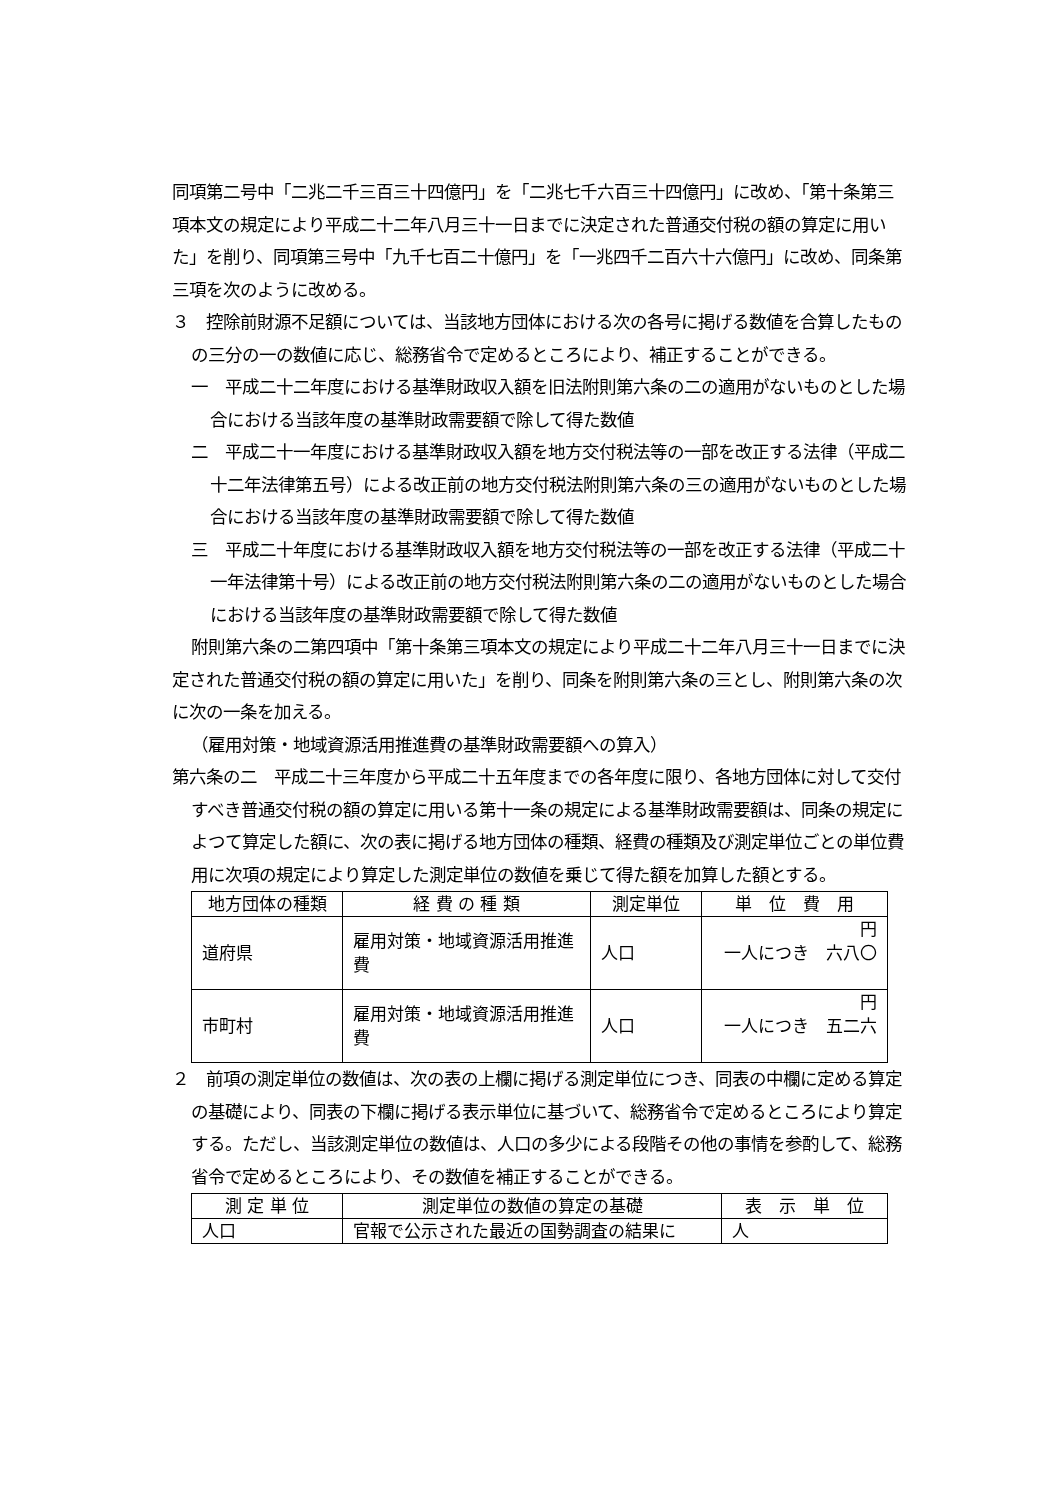同項第二号中「二兆二千三百三十四億円」を「二兆七千六百三十四億円」に改め、「第十条第三項本文の規定により平成二十二年八月三十一日までに決定された普通交付税の額の算定に用いた」を削り、同項第三号中「九千七百二十億円」を「一兆四千二百六十六億円」に改め、同条第三項を次のように改める。
３　控除前財源不足額については、当該地方団体における次の各号に掲げる数値を合算したものの三分の一の数値に応じ、総務省令で定めるところにより、補正することができる。
一　平成二十二年度における基準財政収入額を旧法附則第六条の二の適用がないものとした場合における当該年度の基準財政需要額で除して得た数値
二　平成二十一年度における基準財政収入額を地方交付税法等の一部を改正する法律（平成二十二年法律第五号）による改正前の地方交付税法附則第六条の三の適用がないものとした場合における当該年度の基準財政需要額で除して得た数値
三　平成二十年度における基準財政収入額を地方交付税法等の一部を改正する法律（平成二十一年法律第十号）による改正前の地方交付税法附則第六条の二の適用がないものとした場合における当該年度の基準財政需要額で除して得た数値
附則第六条の二第四項中「第十条第三項本文の規定により平成二十二年八月三十一日までに決定された普通交付税の額の算定に用いた」を削り、同条を附則第六条の三とし、附則第六条の次に次の一条を加える。
（雇用対策・地域資源活用推進費の基準財政需要額への算入）
第六条の二　平成二十三年度から平成二十五年度までの各年度に限り、各地方団体に対して交付すべき普通交付税の額の算定に用いる第十一条の規定による基準財政需要額は、同条の規定によつて算定した額に、次の表に掲げる地方団体の種類、経費の種類及び測定単位ごとの単位費用に次項の規定により算定した測定単位の数値を乗じて得た額を加算した額とする。
| 地方団体の種類 | 経 費 の 種 類 | 測定単位 | 単 位 費 用 |
| --- | --- | --- | --- |
| 道府県 | 雇用対策・地域資源活用推進費 | 人口 | 円 一人につき 六八〇 |
| 市町村 | 雇用対策・地域資源活用推進費 | 人口 | 円 一人につき 五二六 |
２　前項の測定単位の数値は、次の表の上欄に掲げる測定単位につき、同表の中欄に定める算定の基礎により、同表の下欄に掲げる表示単位に基づいて、総務省令で定めるところにより算定する。ただし、当該測定単位の数値は、人口の多少による段階その他の事情を参酌して、総務省令で定めるところにより、その数値を補正することができる。
| 測 定 単 位 | 測定単位の数値の算定の基礎 | 表 示 単 位 |
| --- | --- | --- |
| 人口 | 官報で公示された最近の国勢調査の結果に | 人 |